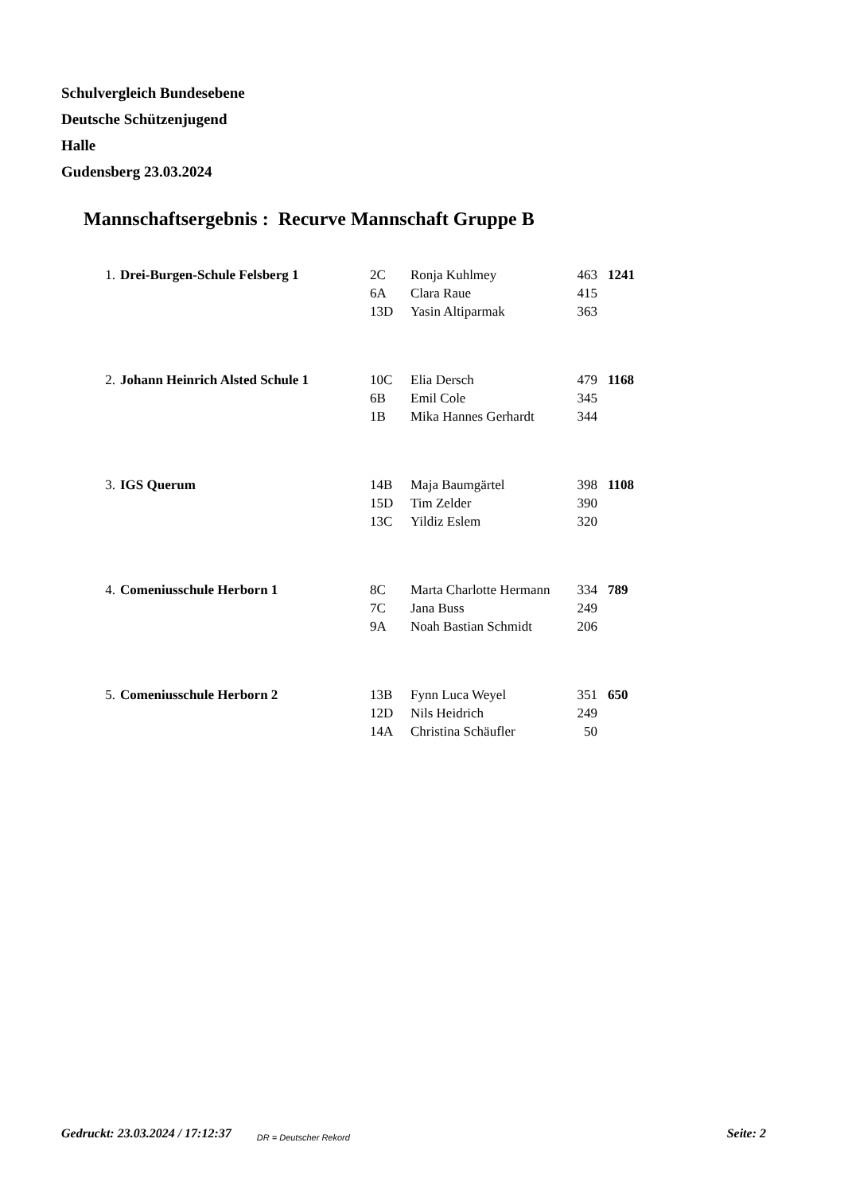Schulvergleich Bundesebene
Deutsche Schützenjugend
Halle
Gudensberg 23.03.2024
Mannschaftsergebnis : Recurve Mannschaft Gruppe B
| 1. | Drei-Burgen-Schule Felsberg 1 | 2C | Ronja Kuhlmey | 463 | 1241 |
| | | 6A | Clara Raue | 415 | |
| | | 13D | Yasin Altiparmak | 363 | |
| 2. | Johann Heinrich Alsted Schule 1 | 10C | Elia Dersch | 479 | 1168 |
| | | 6B | Emil Cole | 345 | |
| | | 1B | Mika Hannes Gerhardt | 344 | |
| 3. | IGS Querum | 14B | Maja Baumgärtel | 398 | 1108 |
| | | 15D | Tim Zelder | 390 | |
| | | 13C | Yildiz Eslem | 320 | |
| 4. | Comeniusschule Herborn 1 | 8C | Marta Charlotte Hermann | 334 | 789 |
| | | 7C | Jana Buss | 249 | |
| | | 9A | Noah Bastian Schmidt | 206 | |
| 5. | Comeniusschule Herborn 2 | 13B | Fynn Luca Weyel | 351 | 650 |
| | | 12D | Nils Heidrich | 249 | |
| | | 14A | Christina Schäufler | 50 | |
Gedruckt: 23.03.2024 / 17:12:37 DR = Deutscher Rekord Seite: 2